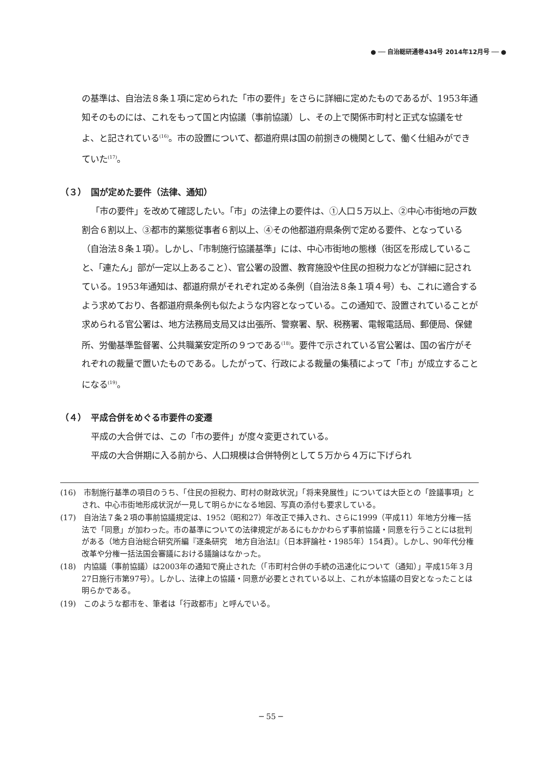● ── 自治総研通巻434号 2014年12月号 ── ●
の基準は、自治法８条１項に定められた「市の要件」をさらに詳細に定めたものであるが、1953年通知そのものには、これをもって国と内協議（事前協議）し、その上で関係市町村と正式な協議をせよ、と記されている<sup>(16)</sup>。市の設置について、都道府県は国の前捌きの機関として、働く仕組みができていた<sup>(17)</sup>。
（３）　国が定めた要件（法律、通知）
「市の要件」を改めて確認したい。「市」の法律上の要件は、①人口５万以上、②中心市街地の戸数割合６割以上、③都市的業態従事者６割以上、④その他都道府県条例で定める要件、となっている（自治法８条１項）。しかし、「市制施行協議基準」には、中心市街地の態様（街区を形成していること、「連たん」部が一定以上あること）、官公署の設置、教育施設や住民の担税力などが詳細に記されている。1953年通知は、都道府県がそれぞれ定める条例（自治法８条１項４号）も、これに適合するよう求めており、各都道府県条例も似たような内容となっている。この通知で、設置されていることが求められる官公署は、地方法務局支局又は出張所、警察署、駅、税務署、電報電話局、郵便局、保健所、労働基準監督署、公共職業安定所の９つである<sup>(18)</sup>。要件で示されている官公署は、国の省庁がそれぞれの裁量で置いたものである。したがって、行政による裁量の集積によって「市」が成立することになる<sup>(19)</sup>。
（４）　平成合併をめぐる市要件の変遷
平成の大合併では、この「市の要件」が度々変更されている。
平成の大合併期に入る前から、人口規模は合併特例として５万から４万に下げられ
(16)　市制施行基準の項目のうち、「住民の担税力、町村の財政状況」「将来発展性」については大臣との「詮議事項」とされ、中心市街地形成状況が一見して明らかになる地図、写真の添付も要求している。
(17)　自治法７条２項の事前協議規定は、1952（昭和27）年改正で挿入され、さらに1999（平成11）年地方分権一括法で「同意」が加わった。市の基準についての法律規定があるにもかかわらず事前協議・同意を行うことには批判がある（地方自治総合研究所編『逐条研究　地方自治法Ⅰ』（日本評論社・1985年）154頁）。しかし、90年代分権改革や分権一括法国会審議における議論はなかった。
(18)　内協議（事前協議）は2003年の通知で廃止された（「市町村合併の手続の迅速化について（通知）」平成15年３月27日施行市第97号）。しかし、法律上の協議・同意が必要とされている以上、これが本協議の目安となったことは明らかである。
(19)　このような都市を、筆者は「行政都市」と呼んでいる。
─ 55 ─